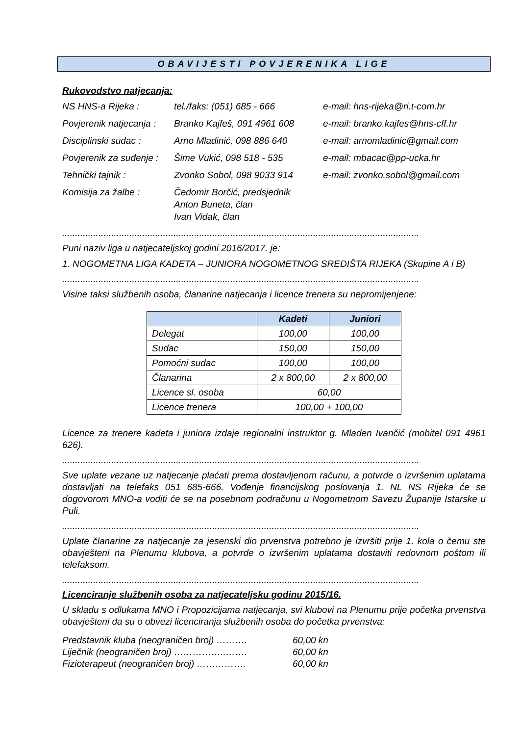OBAVIJESTI POVJERENIKA LIGE
Rukovodstvo natjecanja:
NS HNS-a Rijeka : tel./faks: (051) 685 - 666 e-mail: hns-rijeka@ri.t-com.hr
Povjerenik natjecanja :
Branko Kajfeš, 091 4961 608
e-mail: branko.kajfes@hns-cff.hr
Disciplinski sudac : Arno Mladinić, 098 886 640 e-mail: arnomladinic@gmail.com
Povjerenik za suđenje :
Šime Vukić, 098 518 - 535 e-mail: mbacac@pp-ucka.hr
Tehnički tajnik : Zvonko Sobol, 098 9033 914 e-mail: zvonko.sobol@gmail.com
Komisija za žalbe : Čedomir Borčić, predsjednik
Anton Buneta, član
Ivan Vidak, član
..........................................................................................................................................
Puni naziv liga u natjecateljskoj godini 2016/2017. je:
1. NOGOMETNA LIGA KADETA – JUNIORA NOGOMETNOG SREDIŠTA RIJEKA (Skupine A i B)
..........................................................................................................................................
Visine taksi službenih osoba, članarine natjecanja i licence trenera su nepromijenjene:
| | Kadeti | Juniori |
| --- | --- | --- |
| Delegat | 100,00 | 100,00 |
| Sudac | 150,00 | 150,00 |
| Pomoćni sudac | 100,00 | 100,00 |
| Članarina | 2 x 800,00 | 2 x 800,00 |
| Licence sl. osoba | 60,00 | |
| Licence trenera | 100,00 + 100,00 | |
Licence za trenere kadeta i juniora izdaje regionalni instruktor g. Mladen Ivančić (mobitel 091 4961 626).
..........................................................................................................................................
Sve uplate vezane uz natjecanje plaćati prema dostavljenom računu, a potvrde o izvršenim uplatama dostavljati na telefaks 051 685-666. Vođenje financijskog poslovanja 1. NL NS Rijeka će se dogovorom MNO-a voditi će se na posebnom podračunu u Nogometnom Savezu Županije Istarske u Puli.
..........................................................................................................................................
Uplate članarine za natjecanje za jesenski dio prvenstva potrebno je izvršiti prije 1. kola o čemu ste obavješteni na Plenumu klubova, a potvrde o izvršenim uplatama dostaviti redovnom poštom ili telefaksom.
..........................................................................................................................................
Licenciranje službenih osoba za natjecateljsku godinu 2015/16.
U skladu s odlukama MNO i Propozicijama natjecanja, svi klubovi na Plenumu prije početka prvenstva obavješteni da su o obvezi licenciranja službenih osoba do početka prvenstva:
Predstavnik kluba (neograničen broj) ………. 60,00 kn
Liječnik (neograničen broj) ……………..……. 60,00 kn
Fizioterapeut (neograničen broj) ……………. 60,00 kn